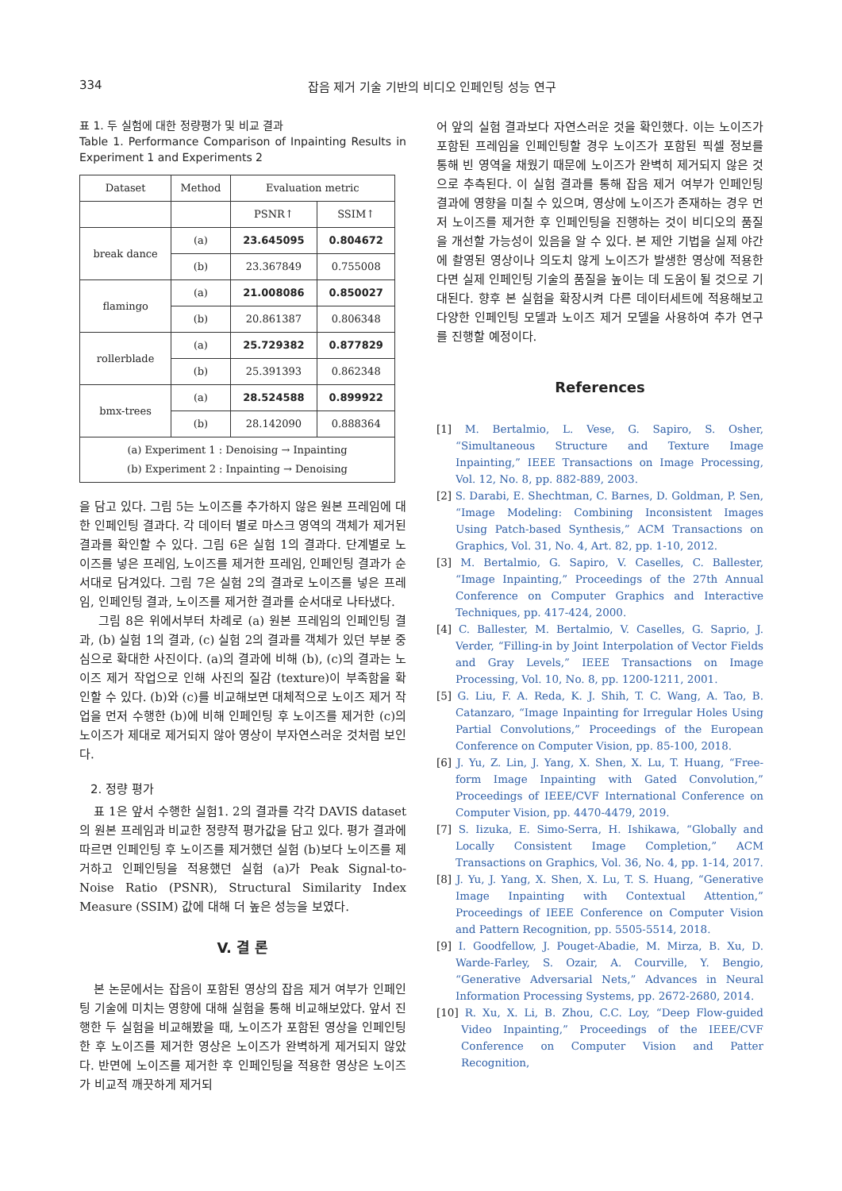334 잡음 제거 기술 기반의 비디오 인페인팅 성능 연구
표 1. 두 실험에 대한 정량평가 및 비교 결과
Table 1. Performance Comparison of Inpainting Results in Experiment 1 and Experiments 2
| Dataset | Method | Evaluation metric | |
| --- | --- | --- | --- |
| | | PSNR↑ | SSIM↑ |
| break dance | (a) | 23.645095 | 0.804672 |
| | (b) | 23.367849 | 0.755008 |
| flamingo | (a) | 21.008086 | 0.850027 |
| | (b) | 20.861387 | 0.806348 |
| rollerblade | (a) | 25.729382 | 0.877829 |
| | (b) | 25.391393 | 0.862348 |
| bmx-trees | (a) | 28.524588 | 0.899922 |
| | (b) | 28.142090 | 0.888364 |
| (a) Experiment 1 : Denoising → Inpainting (b) Experiment 2 : Inpainting → Denoising | | | |
을 담고 있다. 그림 5는 노이즈를 추가하지 않은 원본 프레임에 대한 인페인팅 결과다. 각 데이터 별로 마스크 영역의 객체가 제거된 결과를 확인할 수 있다. 그림 6은 실험 1의 결과다. 단계별로 노이즈를 넣은 프레임, 노이즈를 제거한 프레임, 인페인팅 결과가 순서대로 담겨있다. 그림 7은 실험 2의 결과로 노이즈를 넣은 프레임, 인페인팅 결과, 노이즈를 제거한 결과를 순서대로 나타냈다.
그림 8은 위에서부터 차례로 (a) 원본 프레임의 인페인팅 결과, (b) 실험 1의 결과, (c) 실험 2의 결과를 객체가 있던 부분 중심으로 확대한 사진이다. (a)의 결과에 비해 (b), (c)의 결과는 노이즈 제거 작업으로 인해 사진의 질감 (texture)이 부족함을 확인할 수 있다. (b)와 (c)를 비교해보면 대체적으로 노이즈 제거 작업을 먼저 수행한 (b)에 비해 인페인팅 후 노이즈를 제거한 (c)의 노이즈가 제대로 제거되지 않아 영상이 부자연스러운 것처럼 보인다.
2. 정량 평가
표 1은 앞서 수행한 실험1. 2의 결과를 각각 DAVIS dataset의 원본 프레임과 비교한 정량적 평가값을 담고 있다. 평가 결과에 따르면 인페인팅 후 노이즈를 제거했던 실험 (b)보다 노이즈를 제거하고 인페인팅을 적용했던 실험 (a)가 Peak Signal-to-Noise Ratio (PSNR), Structural Similarity Index Measure (SSIM) 값에 대해 더 높은 성능을 보였다.
V. 결 론
본 논문에서는 잡음이 포함된 영상의 잡음 제거 여부가 인페인팅 기술에 미치는 영향에 대해 실험을 통해 비교해보았다. 앞서 진행한 두 실험을 비교해봤을 때, 노이즈가 포함된 영상을 인페인팅한 후 노이즈를 제거한 영상은 노이즈가 완벽하게 제거되지 않았다. 반면에 노이즈를 제거한 후 인페인팅을 적용한 영상은 노이즈가 비교적 깨끗하게 제거되
어 앞의 실험 결과보다 자연스러운 것을 확인했다. 이는 노이즈가 포함된 프레임을 인페인팅할 경우 노이즈가 포함된 픽셀 정보를 통해 빈 영역을 채웠기 때문에 노이즈가 완벽히 제거되지 않은 것으로 추측된다. 이 실험 결과를 통해 잡음 제거 여부가 인페인팅 결과에 영향을 미칠 수 있으며, 영상에 노이즈가 존재하는 경우 먼저 노이즈를 제거한 후 인페인팅을 진행하는 것이 비디오의 품질을 개선할 가능성이 있음을 알 수 있다. 본 제안 기법을 실제 야간에 촬영된 영상이나 의도치 않게 노이즈가 발생한 영상에 적용한다면 실제 인페인팅 기술의 품질을 높이는 데 도움이 될 것으로 기대된다. 향후 본 실험을 확장시켜 다른 데이터세트에 적용해보고 다양한 인페인팅 모델과 노이즈 제거 모델을 사용하여 추가 연구를 진행할 예정이다.
References
[1] M. Bertalmio, L. Vese, G. Sapiro, S. Osher, “Simultaneous Structure and Texture Image Inpainting,” IEEE Transactions on Image Processing, Vol. 12, No. 8, pp. 882-889, 2003.
[2] S. Darabi, E. Shechtman, C. Barnes, D. Goldman, P. Sen, “Image Modeling: Combining Inconsistent Images Using Patch-based Synthesis,” ACM Transactions on Graphics, Vol. 31, No. 4, Art. 82, pp. 1-10, 2012.
[3] M. Bertalmio, G. Sapiro, V. Caselles, C. Ballester, “Image Inpainting,” Proceedings of the 27th Annual Conference on Computer Graphics and Interactive Techniques, pp. 417-424, 2000.
[4] C. Ballester, M. Bertalmio, V. Caselles, G. Saprio, J. Verder, “Filling-in by Joint Interpolation of Vector Fields and Gray Levels,” IEEE Transactions on Image Processing, Vol. 10, No. 8, pp. 1200-1211, 2001.
[5] G. Liu, F. A. Reda, K. J. Shih, T. C. Wang, A. Tao, B. Catanzaro, “Image Inpainting for Irregular Holes Using Partial Convolutions,” Proceedings of the European Conference on Computer Vision, pp. 85-100, 2018.
[6] J. Yu, Z. Lin, J. Yang, X. Shen, X. Lu, T. Huang, “Free-form Image Inpainting with Gated Convolution,” Proceedings of IEEE/CVF International Conference on Computer Vision, pp. 4470-4479, 2019.
[7] S. Iizuka, E. Simo-Serra, H. Ishikawa, “Globally and Locally Consistent Image Completion,” ACM Transactions on Graphics, Vol. 36, No. 4, pp. 1-14, 2017.
[8] J. Yu, J. Yang, X. Shen, X. Lu, T. S. Huang, “Generative Image Inpainting with Contextual Attention,” Proceedings of IEEE Conference on Computer Vision and Pattern Recognition, pp. 5505-5514, 2018.
[9] I. Goodfellow, J. Pouget-Abadie, M. Mirza, B. Xu, D. Warde-Farley, S. Ozair, A. Courville, Y. Bengio, “Generative Adversarial Nets,” Advances in Neural Information Processing Systems, pp. 2672-2680, 2014.
[10] R. Xu, X. Li, B. Zhou, C.C. Loy, “Deep Flow-guided Video Inpainting,” Proceedings of the IEEE/CVF Conference on Computer Vision and Patter Recognition,